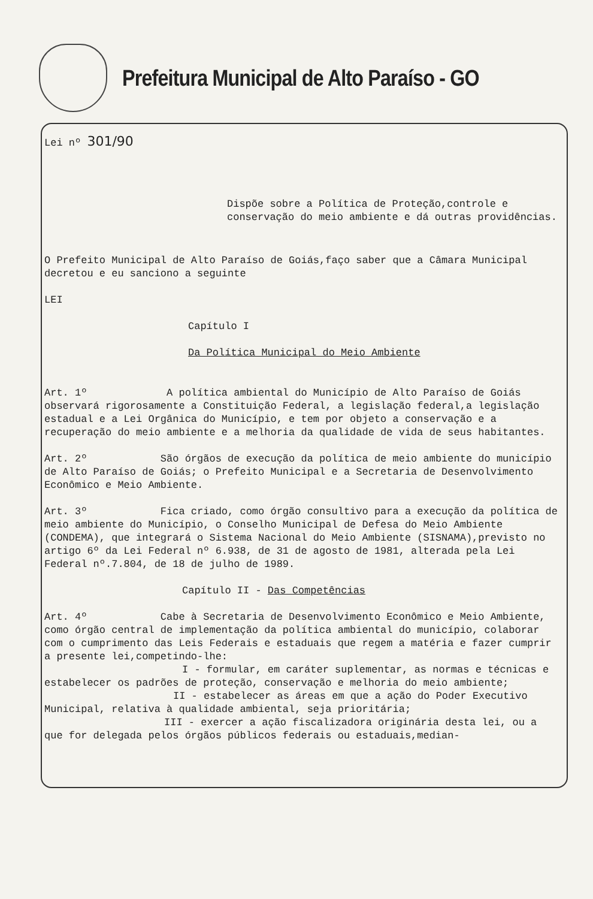Prefeitura Municipal de Alto Paraíso - GO
Lei nº 301/90
Dispõe sobre a Política de Proteção,controle e conservação do meio ambiente e dá outras providências.
O Prefeito Municipal de Alto Paraíso de Goiás,faço saber que a Câmara Municipal decretou e eu sanciono a seguinte
LEI
Capítulo I
Da Política Municipal do Meio Ambiente
Art. 1º A política ambiental do Município de Alto Paraíso de Goiás observará rigorosamente a Constituição Federal, a legislação federal,a legislação estadual e a Lei Orgânica do Município, e tem por objeto a conservação e a recuperação do meio ambiente e a melhoria da qualidade de vida de seus habitantes.
Art. 2º São órgãos de execução da política de meio ambiente do município de Alto Paraíso de Goiás; o Prefeito Municipal e a Secretaria de Desenvolvimento Econômico e Meio Ambiente.
Art. 3º Fica criado, como órgão consultivo para a execução da política de meio ambiente do Município, o Conselho Municipal de Defesa do Meio Ambiente (CONDEMA), que integrará o Sistema Nacional do Meio Ambiente (SISNAMA),previsto no artigo 6º da Lei Federal nº 6.938, de 31 de agosto de 1981, alterada pela Lei Federal nº.7.804, de 18 de julho de 1989.
Capítulo II - Das Competências
Art. 4º Cabe à Secretaria de Desenvolvimento Econômico e Meio Ambiente, como órgão central de implementação da política ambiental do município, colaborar com o cumprimento das Leis Federais e estaduais que regem a matéria e fazer cumprir a presente lei,competindo-lhe:
I - formular, em caráter suplementar, as normas e técnicas e estabelecer os padrões de proteção, conservação e melhoria do meio ambiente;
II - estabelecer as áreas em que a ação do Poder Executivo Municipal, relativa à qualidade ambiental, seja prioritária;
III - exercer a ação fiscalizadora originária desta lei, ou a que for delegada pelos órgãos públicos federais ou estaduais,median-